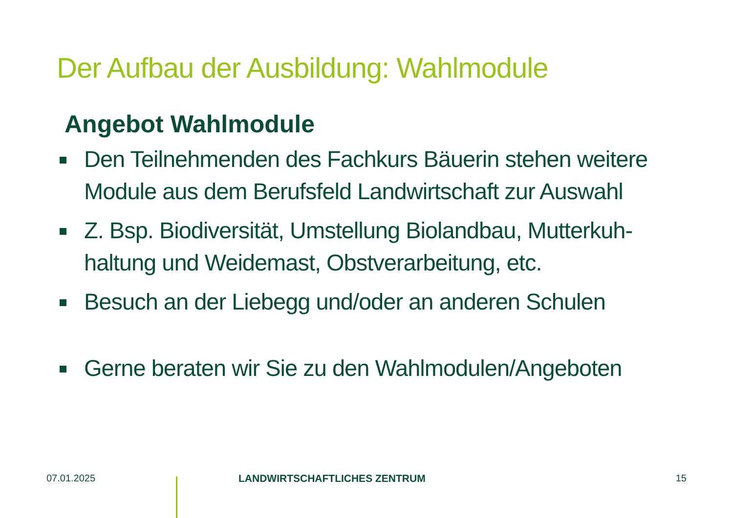Der Aufbau der Ausbildung: Wahlmodule
Angebot Wahlmodule
Den Teilnehmenden des Fachkurs Bäuerin stehen weitere Module aus dem Berufsfeld Landwirtschaft zur Auswahl
Z. Bsp. Biodiversität, Umstellung Biolandbau, Mutterkuh-haltung und Weidemast, Obstverarbeitung, etc.
Besuch an der Liebegg und/oder an anderen Schulen
Gerne beraten wir Sie zu den Wahlmodulen/Angeboten
07.01.2025 LANDWIRTSCHAFTLICHES ZENTRUM 15